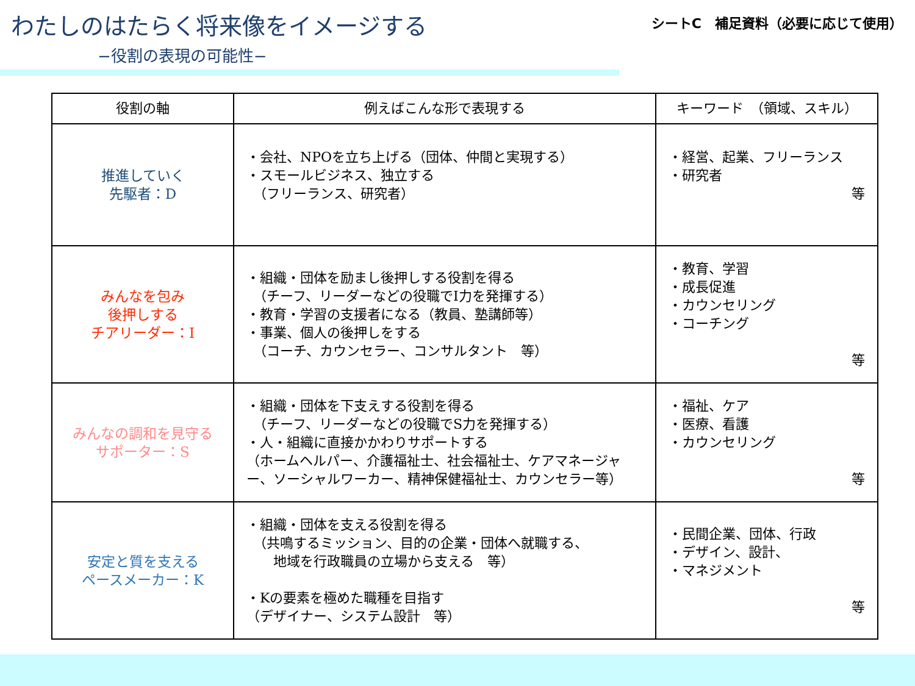わたしのはたらく将来像をイメージする
シートC　補足資料（必要に応じて使用）
−役割の表現の可能性−
| 役割の軸 | 例えばこんな形で表現する | キーワード （領域、スキル） |
| --- | --- | --- |
| 推進していく 先駆者：D | ・会社、NPOを立ち上げる（団体、仲間と実現する） ・スモールビジネス、独立する （フリーランス、研究者） | ・経営、起業、フリーランス ・研究者 等 |
| みんなを包み 後押しする チアリーダー：I | ・組織・団体を励まし後押しする役割を得る （チーフ、リーダーなどの役職でI力を発揮する） ・教育・学習の支援者になる（教員、塾講師等） ・事業、個人の後押しをする （コーチ、カウンセラー、コンサルタント 等） | ・教育、学習 ・成長促進 ・カウンセリング ・コーチング 等 |
| みんなの調和を見守る サポーター：S | ・組織・団体を下支えする役割を得る （チーフ、リーダーなどの役職でS力を発揮する） ・人・組織に直接かかわりサポートする （ホームヘルパー、介護福祉士、社会福祉士、ケアマネージャー、ソーシャルワーカー、精神保健福祉士、カウンセラー等） | ・福祉、ケア ・医療、看護 ・カウンセリング 等 |
| 安定と質を支える ペースメーカー：K | ・組織・団体を支える役割を得る （共鳴するミッション、目的の企業・団体へ就職する、 地域を行政職員の立場から支える 等） ・Kの要素を極めた職種を目指す （デザイナー、システム設計 等） | ・民間企業、団体、行政 ・デザイン、設計、 ・マネジメント 等 |